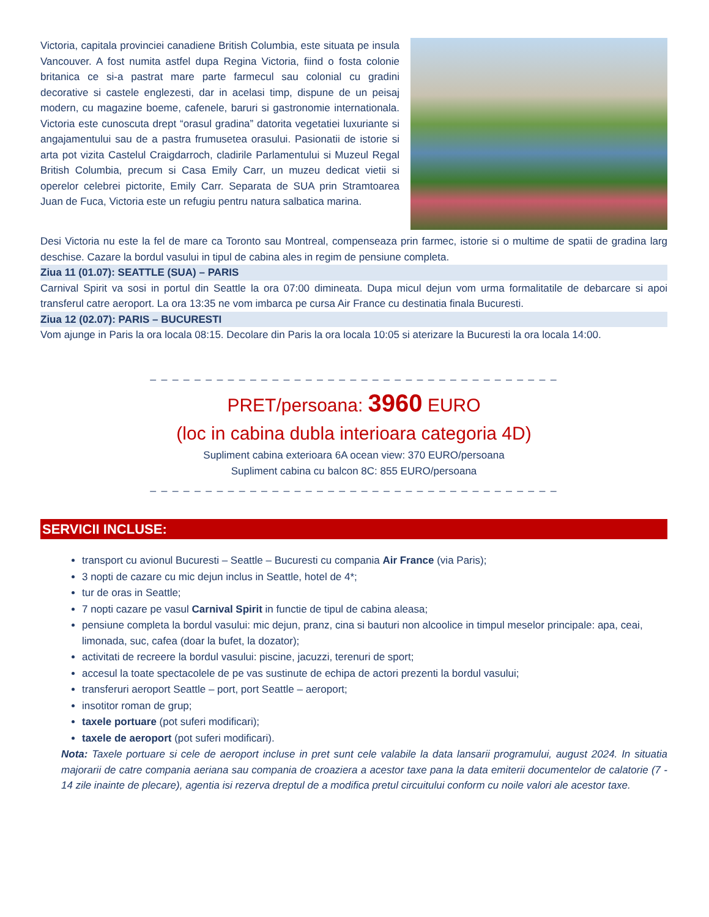Victoria, capitala provinciei canadiene British Columbia, este situata pe insula Vancouver. A fost numita astfel dupa Regina Victoria, fiind o fosta colonie britanica ce si-a pastrat mare parte farmecul sau colonial cu gradini decorative si castele englezesti, dar in acelasi timp, dispune de un peisaj modern, cu magazine boeme, cafenele, baruri si gastronomie internationala. Victoria este cunoscuta drept “orasul gradina” datorita vegetatiei luxuriante si angajamentului sau de a pastra frumusetea orasului. Pasionatii de istorie si arta pot vizita Castelul Craigdarroch, cladirile Parlamentului si Muzeul Regal British Columbia, precum si Casa Emily Carr, un muzeu dedicat vietii si operelor celebrei pictorite, Emily Carr. Separata de SUA prin Stramtoarea Juan de Fuca, Victoria este un refugiu pentru natura salbatica marina.
Desi Victoria nu este la fel de mare ca Toronto sau Montreal, compenseaza prin farmec, istorie si o multime de spatii de gradina larg deschise. Cazare la bordul vasului in tipul de cabina ales in regim de pensiune completa.
Ziua 11 (01.07): SEATTLE (SUA) – PARIS
Carnival Spirit va sosi in portul din Seattle la ora 07:00 dimineata. Dupa micul dejun vom urma formalitatile de debarcare si apoi transferul catre aeroport. La ora 13:35 ne vom imbarca pe cursa Air France cu destinatia finala Bucuresti.
Ziua 12 (02.07): PARIS – BUCURESTI
Vom ajunge in Paris la ora locala 08:15. Decolare din Paris la ora locala 10:05 si aterizare la Bucuresti la ora locala 14:00.
_ _ _ _ _ _ _ _ _ _ _ _ _ _ _ _ _ _ _ _ _ _ _ _ _ _ _ _ _ _ _ _ _ _ _ _ _
PRET/persoana: 3960 EURO
(loc in cabina dubla interioara categoria 4D)
Supliment cabina exterioara 6A ocean view: 370 EURO/persoana
Supliment cabina cu balcon 8C: 855 EURO/persoana
_ _ _ _ _ _ _ _ _ _ _ _ _ _ _ _ _ _ _ _ _ _ _ _ _ _ _ _ _ _ _ _ _ _ _ _ _
SERVICII INCLUSE:
transport cu avionul Bucuresti – Seattle – Bucuresti cu compania Air France (via Paris);
3 nopti de cazare cu mic dejun inclus in Seattle, hotel de 4*;
tur de oras in Seattle;
7 nopti cazare pe vasul Carnival Spirit in functie de tipul de cabina aleasa;
pensiune completa la bordul vasului: mic dejun, pranz, cina si bauturi non alcoolice in timpul meselor principale: apa, ceai, limonada, suc, cafea (doar la bufet, la dozator);
activitati de recreere la bordul vasului: piscine, jacuzzi, terenuri de sport;
accesul la toate spectacolele de pe vas sustinute de echipa de actori prezenti la bordul vasului;
transferuri aeroport Seattle – port, port Seattle – aeroport;
insotitor roman de grup;
taxele portuare (pot suferi modificari);
taxele de aeroport (pot suferi modificari).
Nota: Taxele portuare si cele de aeroport incluse in pret sunt cele valabile la data lansarii programului, august 2024. In situatia majorarii de catre compania aeriana sau compania de croaziera a acestor taxe pana la data emiterii documentelor de calatorie (7 - 14 zile inainte de plecare), agentia isi rezerva dreptul de a modifica pretul circuitului conform cu noile valori ale acestor taxe.